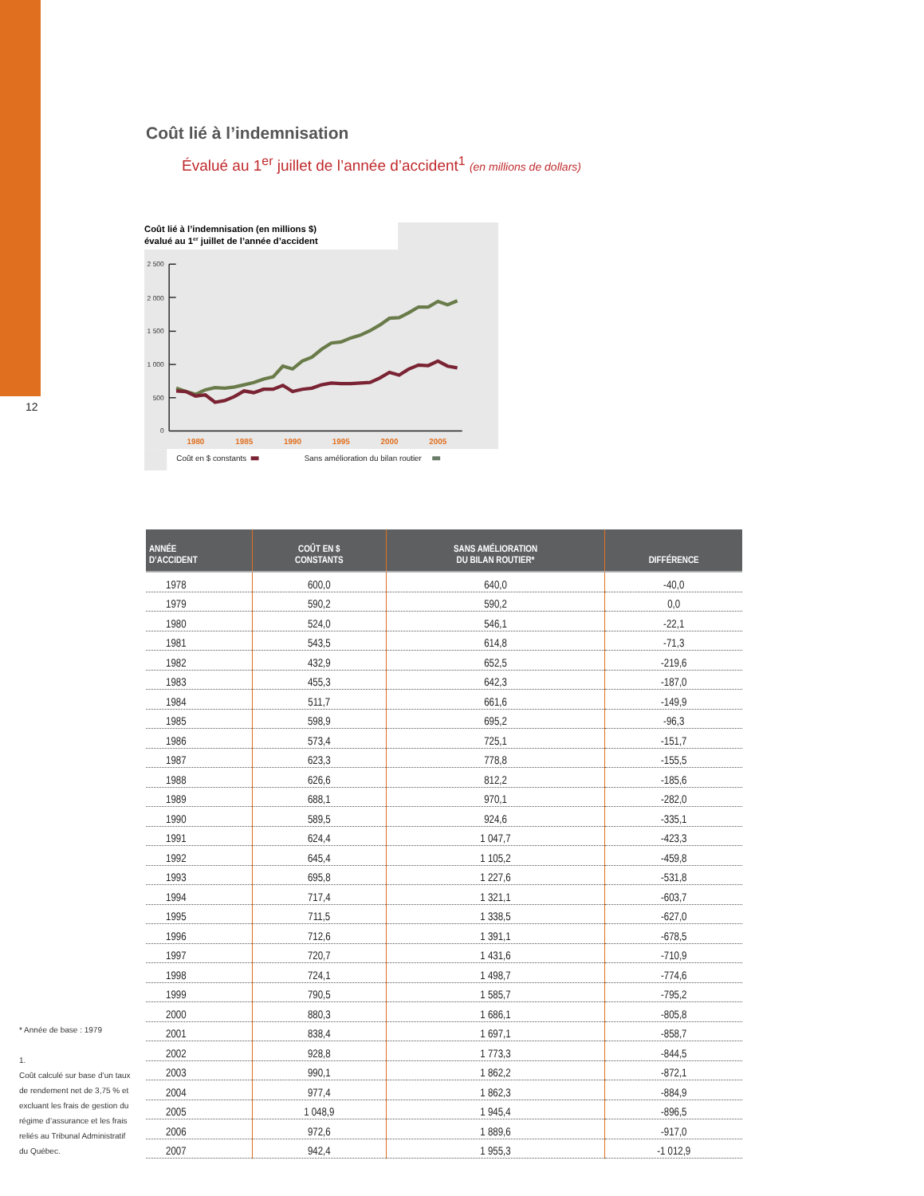12
Coût lié à l’indemnisation
Évalué au 1<sup>er</sup> juillet de l’année d’accident<sup>1</sup> (en millions de dollars)
Coût lié à l’indemnisation (en millions $)
évalué au 1er juillet de l’année d’accident
2 500
2 000
1 500
1 000
500
0
1980
1985
1990
1995
2000
2005
Coût en $ constants
Sans amélioration du bilan routier
| ANNÉE D’ACCIDENT | COÛT EN $ CONSTANTS | SANS AMÉLIORATION DU BILAN ROUTIER* | DIFFÉRENCE |
| --- | --- | --- | --- |
| 1978 | 600,0 | 640,0 | -40,0 |
| 1979 | 590,2 | 590,2 | 0,0 |
| 1980 | 524,0 | 546,1 | -22,1 |
| 1981 | 543,5 | 614,8 | -71,3 |
| 1982 | 432,9 | 652,5 | -219,6 |
| 1983 | 455,3 | 642,3 | -187,0 |
| 1984 | 511,7 | 661,6 | -149,9 |
| 1985 | 598,9 | 695,2 | -96,3 |
| 1986 | 573,4 | 725,1 | -151,7 |
| 1987 | 623,3 | 778,8 | -155,5 |
| 1988 | 626,6 | 812,2 | -185,6 |
| 1989 | 688,1 | 970,1 | -282,0 |
| 1990 | 589,5 | 924,6 | -335,1 |
| 1991 | 624,4 | 1 047,7 | -423,3 |
| 1992 | 645,4 | 1 105,2 | -459,8 |
| 1993 | 695,8 | 1 227,6 | -531,8 |
| 1994 | 717,4 | 1 321,1 | -603,7 |
| 1995 | 711,5 | 1 338,5 | -627,0 |
| 1996 | 712,6 | 1 391,1 | -678,5 |
| 1997 | 720,7 | 1 431,6 | -710,9 |
| 1998 | 724,1 | 1 498,7 | -774,6 |
| 1999 | 790,5 | 1 585,7 | -795,2 |
| 2000 | 880,3 | 1 686,1 | -805,8 |
| 2001 | 838,4 | 1 697,1 | -858,7 |
| 2002 | 928,8 | 1 773,3 | -844,5 |
| 2003 | 990,1 | 1 862,2 | -872,1 |
| 2004 | 977,4 | 1 862,3 | -884,9 |
| 2005 | 1 048,9 | 1 945,4 | -896,5 |
| 2006 | 972,6 | 1 889,6 | -917,0 |
| 2007 | 942,4 | 1 955,3 | -1 012,9 |
* Année de base : 1979
1.
Coût calculé sur base d’un taux de rendement net de 3,75 % et excluant les frais de gestion du régime d’assurance et les frais reliés au Tribunal Administratif du Québec.